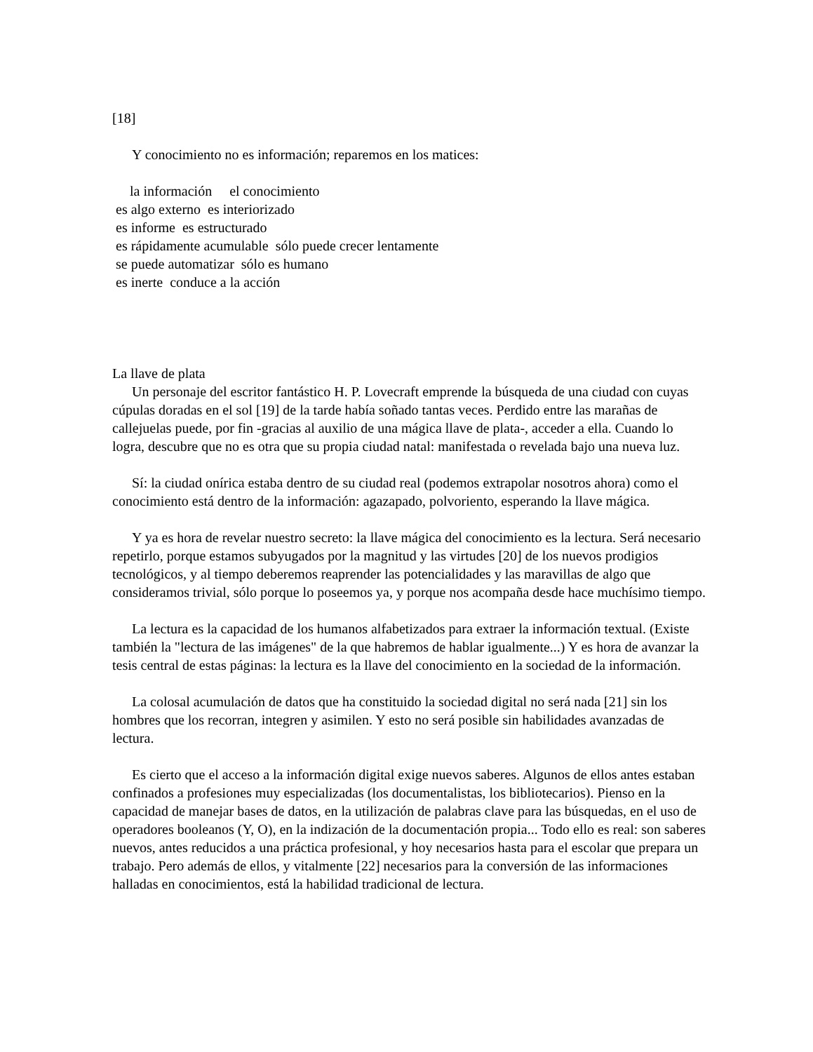[18]
Y conocimiento no es información; reparemos en los matices:
la información el conocimiento
es algo externo es interiorizado
es informe es estructurado
es rápidamente acumulable sólo puede crecer lentamente
se puede automatizar sólo es humano
es inerte conduce a la acción
La llave de plata
Un personaje del escritor fantástico H. P. Lovecraft emprende la búsqueda de una ciudad con cuyas cúpulas doradas en el sol [19] de la tarde había soñado tantas veces. Perdido entre las marañas de callejuelas puede, por fin -gracias al auxilio de una mágica llave de plata-, acceder a ella. Cuando lo logra, descubre que no es otra que su propia ciudad natal: manifestada o revelada bajo una nueva luz.
Sí: la ciudad onírica estaba dentro de su ciudad real (podemos extrapolar nosotros ahora) como el conocimiento está dentro de la información: agazapado, polvoriento, esperando la llave mágica.
Y ya es hora de revelar nuestro secreto: la llave mágica del conocimiento es la lectura. Será necesario repetirlo, porque estamos subyugados por la magnitud y las virtudes [20] de los nuevos prodigios tecnológicos, y al tiempo deberemos reaprender las potencialidades y las maravillas de algo que consideramos trivial, sólo porque lo poseemos ya, y porque nos acompaña desde hace muchísimo tiempo.
La lectura es la capacidad de los humanos alfabetizados para extraer la información textual. (Existe también la "lectura de las imágenes" de la que habremos de hablar igualmente...) Y es hora de avanzar la tesis central de estas páginas: la lectura es la llave del conocimiento en la sociedad de la información.
La colosal acumulación de datos que ha constituido la sociedad digital no será nada [21] sin los hombres que los recorran, integren y asimilen. Y esto no será posible sin habilidades avanzadas de lectura.
Es cierto que el acceso a la información digital exige nuevos saberes. Algunos de ellos antes estaban confinados a profesiones muy especializadas (los documentalistas, los bibliotecarios). Pienso en la capacidad de manejar bases de datos, en la utilización de palabras clave para las búsquedas, en el uso de operadores booleanos (Y, O), en la indización de la documentación propia... Todo ello es real: son saberes nuevos, antes reducidos a una práctica profesional, y hoy necesarios hasta para el escolar que prepara un trabajo. Pero además de ellos, y vitalmente [22] necesarios para la conversión de las informaciones halladas en conocimientos, está la habilidad tradicional de lectura.